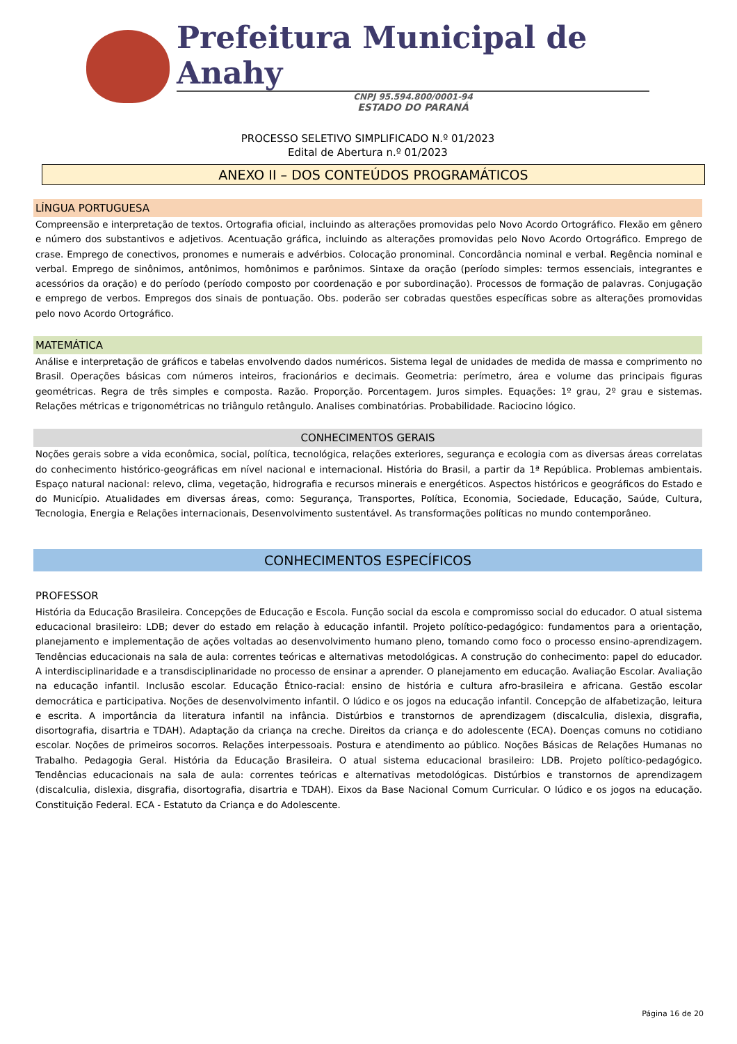Prefeitura Municipal de Anahy
CNPJ 95.594.800/0001-94
ESTADO DO PARANÁ
PROCESSO SELETIVO SIMPLIFICADO N.º 01/2023
Edital de Abertura n.º 01/2023
ANEXO II – DOS CONTEÚDOS PROGRAMÁTICOS
LÍNGUA PORTUGUESA
Compreensão e interpretação de textos. Ortografia oficial, incluindo as alterações promovidas pelo Novo Acordo Ortográfico. Flexão em gênero e número dos substantivos e adjetivos. Acentuação gráfica, incluindo as alterações promovidas pelo Novo Acordo Ortográfico. Emprego de crase. Emprego de conectivos, pronomes e numerais e advérbios. Colocação pronominal. Concordância nominal e verbal. Regência nominal e verbal. Emprego de sinônimos, antônimos, homônimos e parônimos. Sintaxe da oração (período simples: termos essenciais, integrantes e acessórios da oração) e do período (período composto por coordenação e por subordinação). Processos de formação de palavras. Conjugação e emprego de verbos. Empregos dos sinais de pontuação. Obs. poderão ser cobradas questões específicas sobre as alterações promovidas pelo novo Acordo Ortográfico.
MATEMÁTICA
Análise e interpretação de gráficos e tabelas envolvendo dados numéricos. Sistema legal de unidades de medida de massa e comprimento no Brasil. Operações básicas com números inteiros, fracionários e decimais. Geometria: perímetro, área e volume das principais figuras geométricas. Regra de três simples e composta. Razão. Proporção. Porcentagem. Juros simples. Equações: 1º grau, 2º grau e sistemas. Relações métricas e trigonométricas no triângulo retângulo. Analises combinatórias. Probabilidade. Raciocino lógico.
CONHECIMENTOS GERAIS
Noções gerais sobre a vida econômica, social, política, tecnológica, relações exteriores, segurança e ecologia com as diversas áreas correlatas do conhecimento histórico-geográficas em nível nacional e internacional. História do Brasil, a partir da 1ª República. Problemas ambientais. Espaço natural nacional: relevo, clima, vegetação, hidrografia e recursos minerais e energéticos. Aspectos históricos e geográficos do Estado e do Município. Atualidades em diversas áreas, como: Segurança, Transportes, Política, Economia, Sociedade, Educação, Saúde, Cultura, Tecnologia, Energia e Relações internacionais, Desenvolvimento sustentável. As transformações políticas no mundo contemporâneo.
CONHECIMENTOS ESPECÍFICOS
PROFESSOR
História da Educação Brasileira. Concepções de Educação e Escola. Função social da escola e compromisso social do educador. O atual sistema educacional brasileiro: LDB; dever do estado em relação à educação infantil. Projeto político-pedagógico: fundamentos para a orientação, planejamento e implementação de ações voltadas ao desenvolvimento humano pleno, tomando como foco o processo ensino-aprendizagem. Tendências educacionais na sala de aula: correntes teóricas e alternativas metodológicas. A construção do conhecimento: papel do educador. A interdisciplinaridade e a transdisciplinaridade no processo de ensinar a aprender. O planejamento em educação. Avaliação Escolar. Avaliação na educação infantil. Inclusão escolar. Educação Étnico-racial: ensino de história e cultura afro-brasileira e africana. Gestão escolar democrática e participativa. Noções de desenvolvimento infantil. O lúdico e os jogos na educação infantil. Concepção de alfabetização, leitura e escrita. A importância da literatura infantil na infância. Distúrbios e transtornos de aprendizagem (discalculia, dislexia, disgrafia, disortografia, disartria e TDAH). Adaptação da criança na creche. Direitos da criança e do adolescente (ECA). Doenças comuns no cotidiano escolar. Noções de primeiros socorros. Relações interpessoais. Postura e atendimento ao público. Noções Básicas de Relações Humanas no Trabalho. Pedagogia Geral. História da Educação Brasileira. O atual sistema educacional brasileiro: LDB. Projeto político-pedagógico. Tendências educacionais na sala de aula: correntes teóricas e alternativas metodológicas. Distúrbios e transtornos de aprendizagem (discalculia, dislexia, disgrafia, disortografia, disartria e TDAH). Eixos da Base Nacional Comum Curricular. O lúdico e os jogos na educação. Constituição Federal. ECA - Estatuto da Criança e do Adolescente.
Página 16 de 20